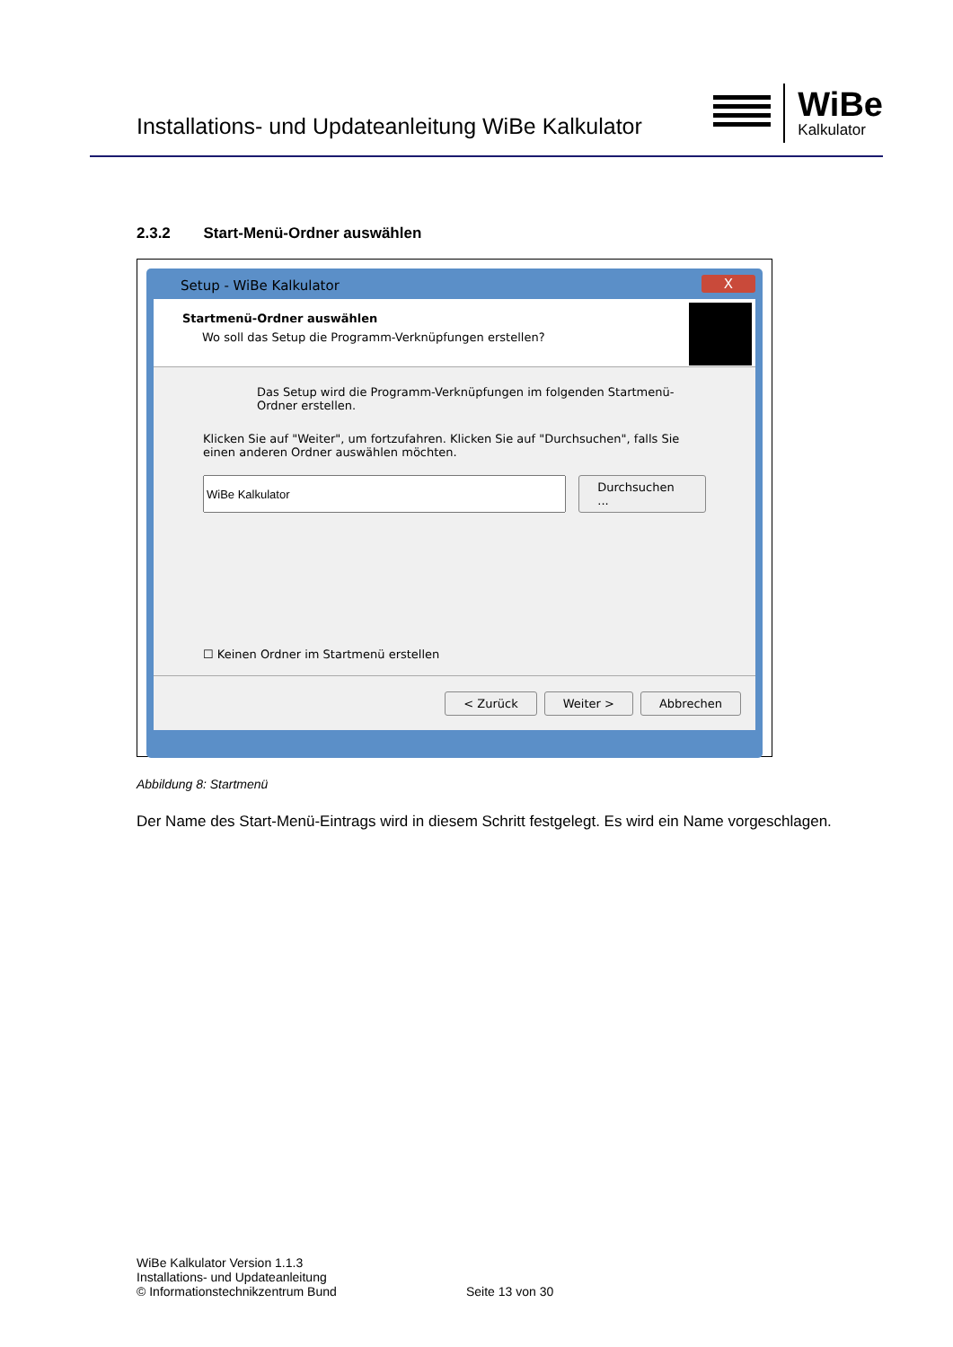Installations- und Updateanleitung WiBe Kalkulator
WiBe
Kalkulator
2.3.2 Start-Menü-Ordner auswählen
Setup - WiBe Kalkulator X
Startmenü-Ordner auswählen
Wo soll das Setup die Programm-Verknüpfungen erstellen?
Das Setup wird die Programm-Verknüpfungen im folgenden Startmenü-Ordner erstellen.
Klicken Sie auf "Weiter", um fortzufahren. Klicken Sie auf "Durchsuchen", falls Sie einen anderen Ordner auswählen möchten.
Durchsuchen ...
☐ Keinen Ordner im Startmenü erstellen
< Zurück Weiter > Abbrechen
Abbildung 8: Startmenü
Der Name des Start-Menü-Eintrags wird in diesem Schritt festgelegt. Es wird ein Name vorgeschlagen.
WiBe Kalkulator Version 1.1.3
Installations- und Updateanleitung
© Informationstechnikzentrum Bund
Seite 13 von 30